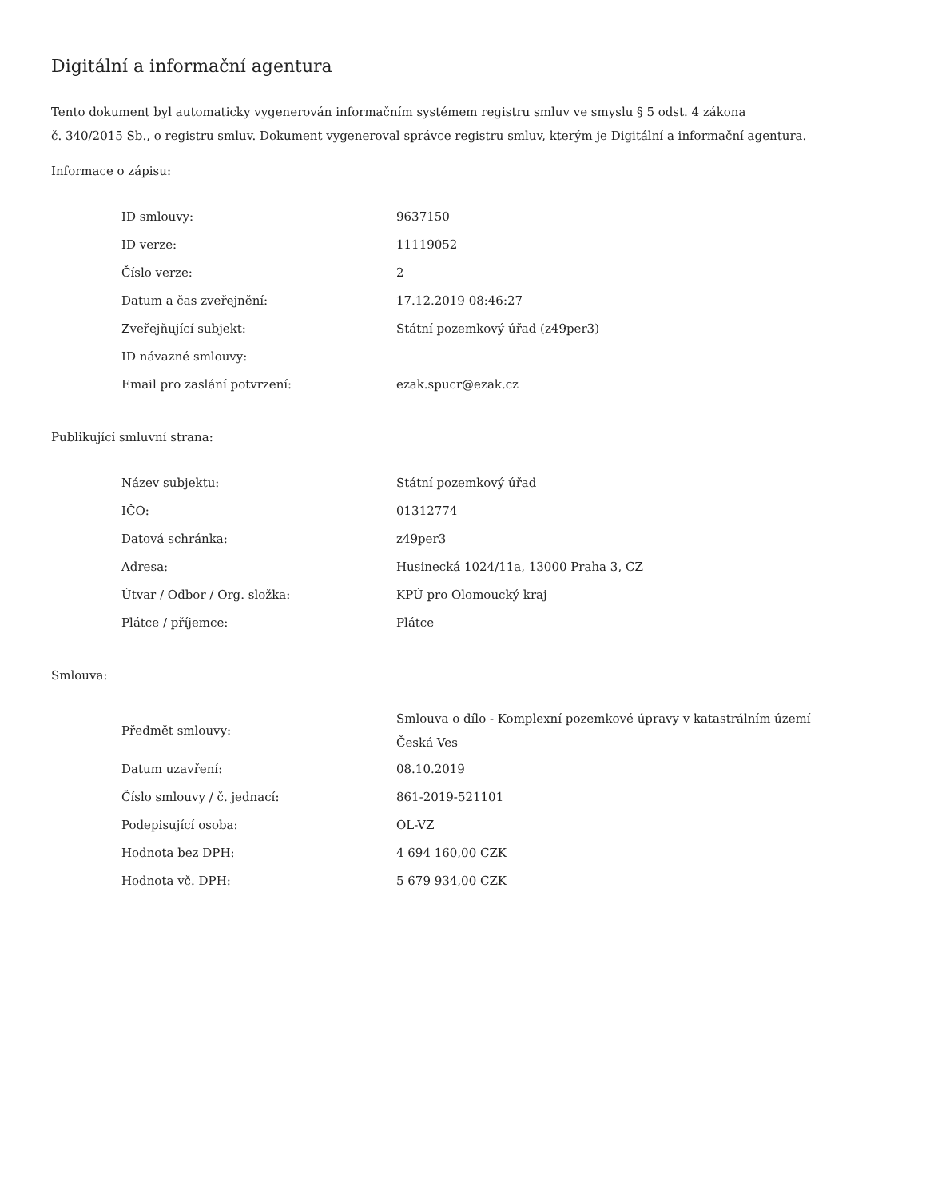Digitální a informační agentura
Tento dokument byl automaticky vygenerován informačním systémem registru smluv ve smyslu § 5 odst. 4 zákona
č. 340/2015 Sb., o registru smluv. Dokument vygeneroval správce registru smluv, kterým je Digitální a informační agentura.
Informace o zápisu:
| ID smlouvy: | 9637150 |
| ID verze: | 11119052 |
| Číslo verze: | 2 |
| Datum a čas zveřejnění: | 17.12.2019 08:46:27 |
| Zveřejňující subjekt: | Státní pozemkový úřad (z49per3) |
| ID návazné smlouvy: | |
| Email pro zaslání potvrzení: | ezak.spucr@ezak.cz |
Publikující smluvní strana:
| Název subjektu: | Státní pozemkový úřad |
| IČO: | 01312774 |
| Datová schránka: | z49per3 |
| Adresa: | Husinecká 1024/11a, 13000 Praha 3, CZ |
| Útvar / Odbor / Org. složka: | KPÚ pro Olomoucký kraj |
| Plátce / příjemce: | Plátce |
Smlouva:
| Předmět smlouvy: | Smlouva o dílo - Komplexní pozemkové úpravy v katastrálním území Česká Ves |
| Datum uzavření: | 08.10.2019 |
| Číslo smlouvy / č. jednací: | 861-2019-521101 |
| Podepisující osoba: | OL-VZ |
| Hodnota bez DPH: | 4 694 160,00 CZK |
| Hodnota vč. DPH: | 5 679 934,00 CZK |